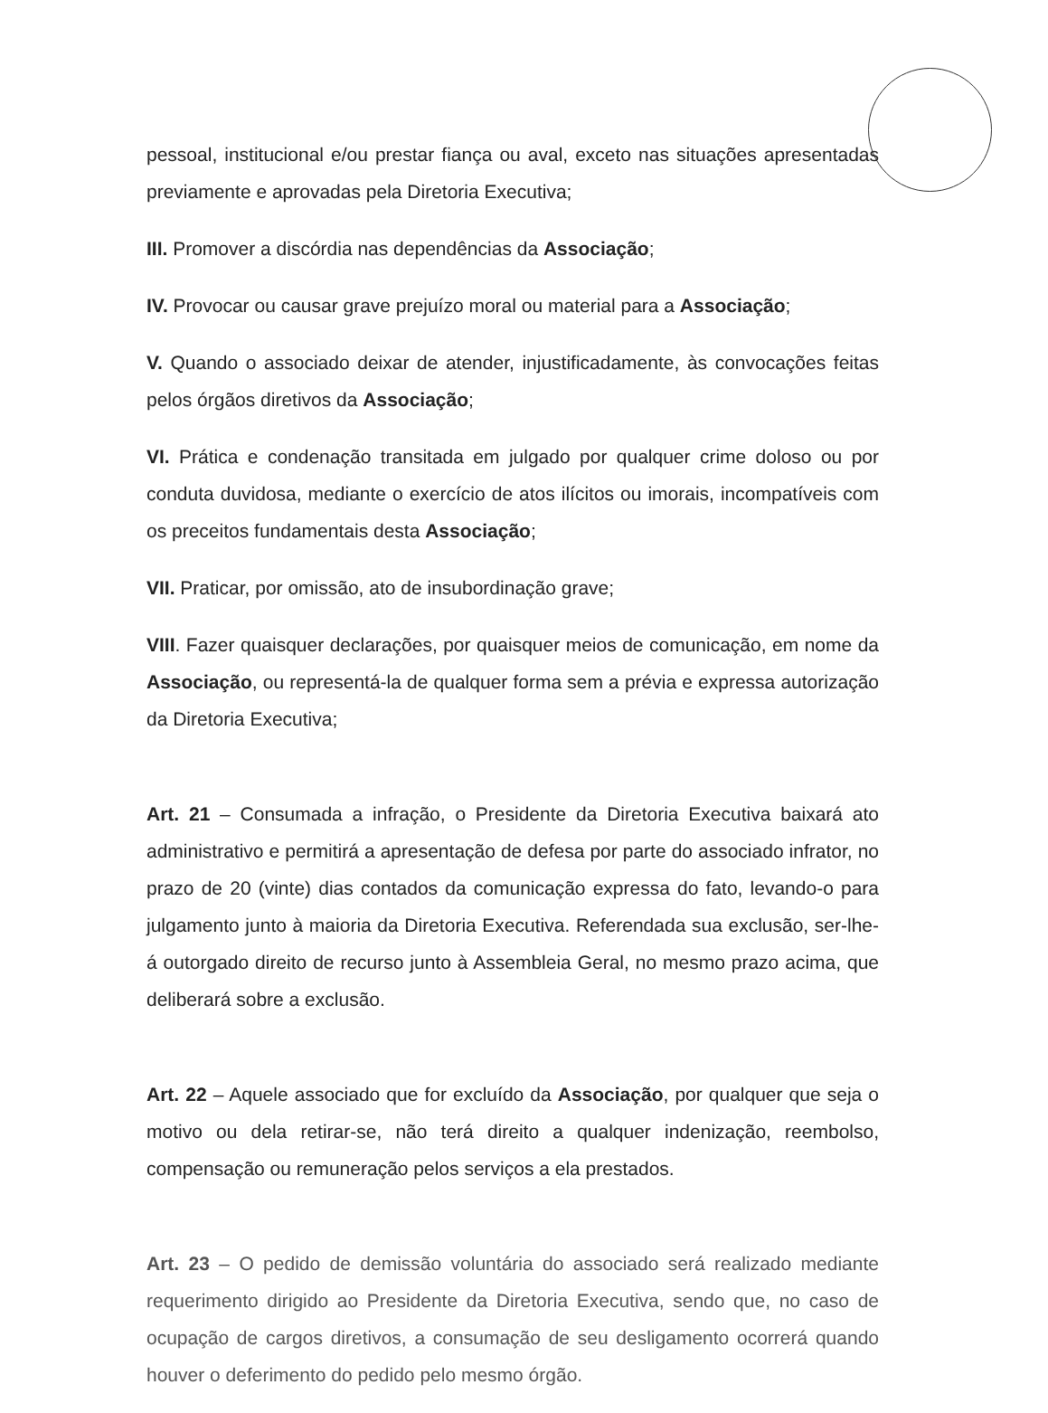pessoal, institucional e/ou prestar fiança ou aval, exceto nas situações apresentadas previamente e aprovadas pela Diretoria Executiva;
III. Promover a discórdia nas dependências da Associação;
IV. Provocar ou causar grave prejuízo moral ou material para a Associação;
V. Quando o associado deixar de atender, injustificadamente, às convocações feitas pelos órgãos diretivos da Associação;
VI. Prática e condenação transitada em julgado por qualquer crime doloso ou por conduta duvidosa, mediante o exercício de atos ilícitos ou imorais, incompatíveis com os preceitos fundamentais desta Associação;
VII. Praticar, por omissão, ato de insubordinação grave;
VIII. Fazer quaisquer declarações, por quaisquer meios de comunicação, em nome da Associação, ou representá-la de qualquer forma sem a prévia e expressa autorização da Diretoria Executiva;
Art. 21 – Consumada a infração, o Presidente da Diretoria Executiva baixará ato administrativo e permitirá a apresentação de defesa por parte do associado infrator, no prazo de 20 (vinte) dias contados da comunicação expressa do fato, levando-o para julgamento junto à maioria da Diretoria Executiva. Referendada sua exclusão, ser-lhe-á outorgado direito de recurso junto à Assembleia Geral, no mesmo prazo acima, que deliberará sobre a exclusão.
Art. 22 – Aquele associado que for excluído da Associação, por qualquer que seja o motivo ou dela retirar-se, não terá direito a qualquer indenização, reembolso, compensação ou remuneração pelos serviços a ela prestados.
Art. 23 – O pedido de demissão voluntária do associado será realizado mediante requerimento dirigido ao Presidente da Diretoria Executiva, sendo que, no caso de ocupação de cargos diretivos, a consumação de seu desligamento ocorrerá quando houver o deferimento do pedido pelo mesmo órgão.